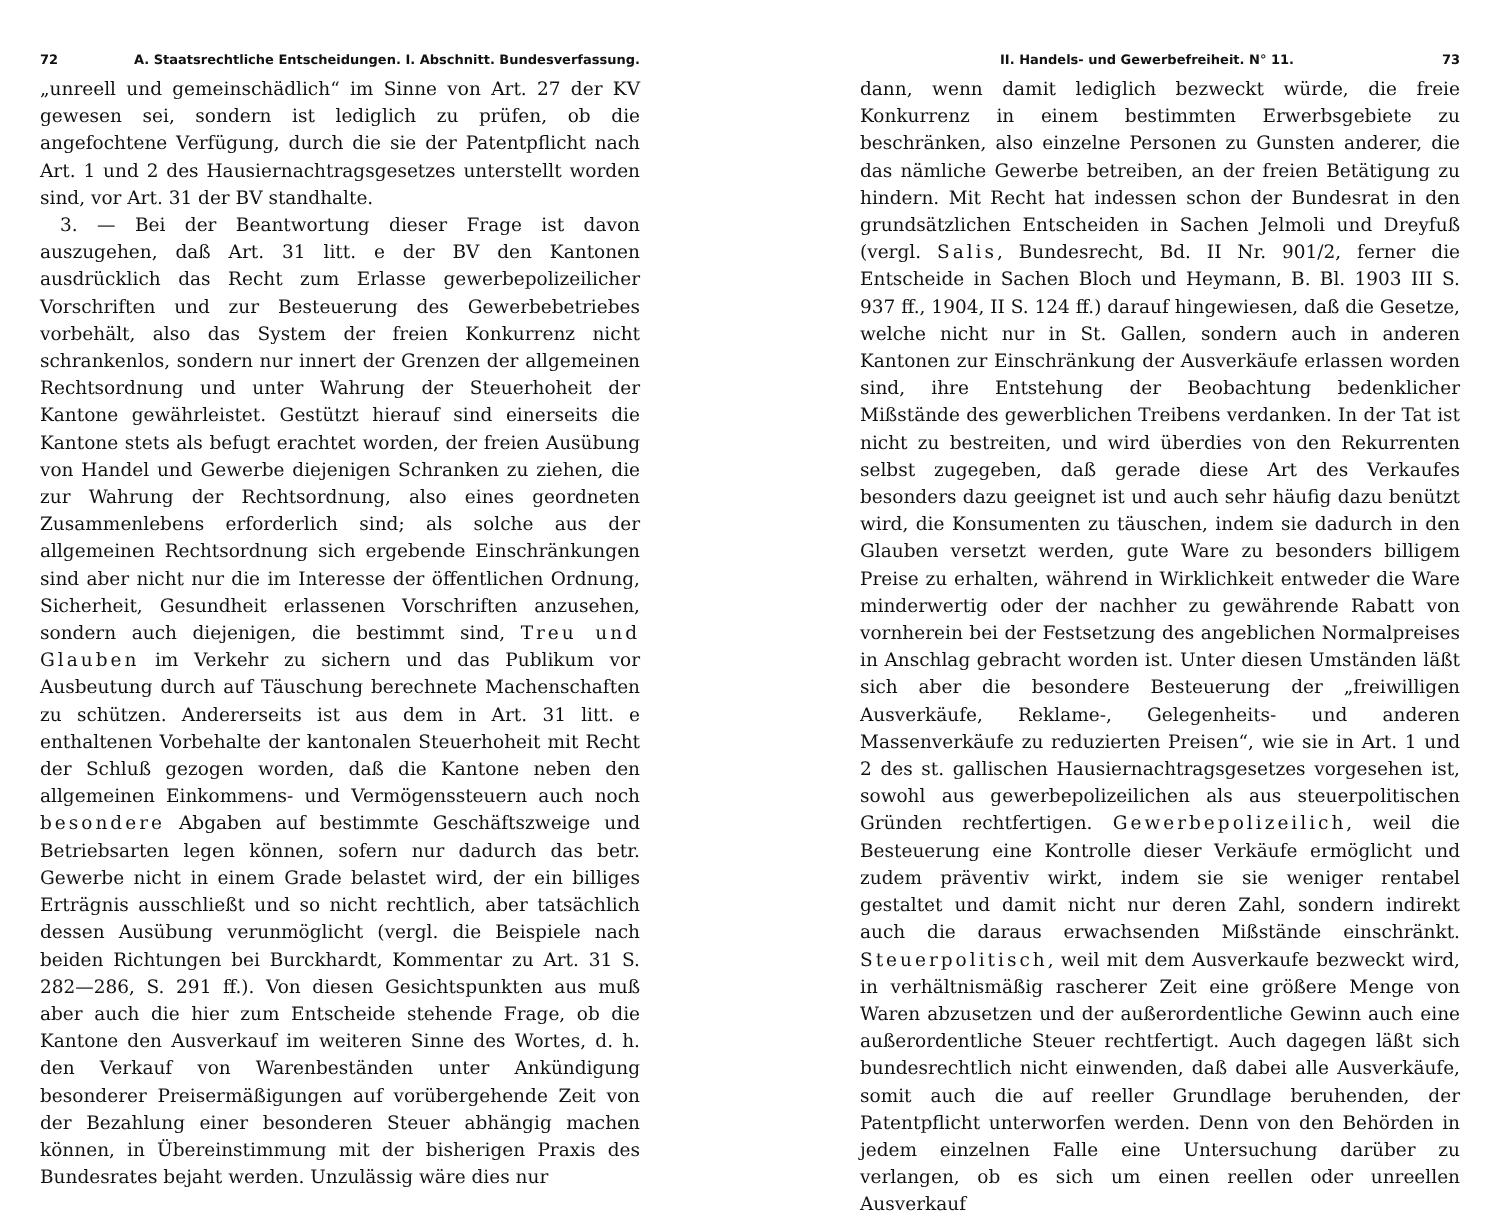72 A. Staatsrechtliche Entscheidungen. I. Abschnitt. Bundesverfassung.
„unreell und gemeinschädlich“ im Sinne von Art. 27 der KV gewesen sei, sondern ist lediglich zu prüfen, ob die angefochtene Verfügung, durch die sie der Patentpflicht nach Art. 1 und 2 des Hausiernachtragsgesetzes unterstellt worden sind, vor Art. 31 der BV standhalte.
3. — Bei der Beantwortung dieser Frage ist davon auszugehen, daß Art. 31 litt. e der BV den Kantonen ausdrücklich das Recht zum Erlasse gewerbepolizeilicher Vorschriften und zur Besteuerung des Gewerbebetriebes vorbehält, also das System der freien Konkurrenz nicht schrankenlos, sondern nur innert der Grenzen der allgemeinen Rechtsordnung und unter Wahrung der Steuerhoheit der Kantone gewährleistet. Gestützt hierauf sind einerseits die Kantone stets als befugt erachtet worden, der freien Ausübung von Handel und Gewerbe diejenigen Schranken zu ziehen, die zur Wahrung der Rechtsordnung, also eines geordneten Zusammenlebens erforderlich sind; als solche aus der allgemeinen Rechtsordnung sich ergebende Einschränkungen sind aber nicht nur die im Interesse der öffentlichen Ordnung, Sicherheit, Gesundheit erlassenen Vorschriften anzusehen, sondern auch diejenigen, die bestimmt sind, Treu und Glauben im Verkehr zu sichern und das Publikum vor Ausbeutung durch auf Täuschung berechnete Machenschaften zu schützen. Andererseits ist aus dem in Art. 31 litt. e enthaltenen Vorbehalte der kantonalen Steuerhoheit mit Recht der Schluß gezogen worden, daß die Kantone neben den allgemeinen Einkommens- und Vermögenssteuern auch noch besondere Abgaben auf bestimmte Geschäftszweige und Betriebsarten legen können, sofern nur dadurch das betr. Gewerbe nicht in einem Grade belastet wird, der ein billiges Erträgnis ausschließt und so nicht rechtlich, aber tatsächlich dessen Ausübung verunmöglicht (vergl. die Beispiele nach beiden Richtungen bei Burckhardt, Kommentar zu Art. 31 S. 282—286, S. 291 ff.). Von diesen Gesichtspunkten aus muß aber auch die hier zum Entscheide stehende Frage, ob die Kantone den Ausverkauf im weiteren Sinne des Wortes, d. h. den Verkauf von Warenbeständen unter Ankündigung besonderer Preisermäßigungen auf vorübergehende Zeit von der Bezahlung einer besonderen Steuer abhängig machen können, in Übereinstimmung mit der bisherigen Praxis des Bundesrates bejaht werden. Unzulässig wäre dies nur
II. Handels- und Gewerbefreiheit. N° 11. 73
dann, wenn damit lediglich bezweckt würde, die freie Konkurrenz in einem bestimmten Erwerbsgebiete zu beschränken, also einzelne Personen zu Gunsten anderer, die das nämliche Gewerbe betreiben, an der freien Betätigung zu hindern. Mit Recht hat indessen schon der Bundesrat in den grundsätzlichen Entscheiden in Sachen Jelmoli und Dreyfuß (vergl. Salis, Bundesrecht, Bd. II Nr. 901/2, ferner die Entscheide in Sachen Bloch und Heymann, B. Bl. 1903 III S. 937 ff., 1904, II S. 124 ff.) darauf hingewiesen, daß die Gesetze, welche nicht nur in St. Gallen, sondern auch in anderen Kantonen zur Einschränkung der Ausverkäufe erlassen worden sind, ihre Entstehung der Beobachtung bedenklicher Mißstände des gewerblichen Treibens verdanken. In der Tat ist nicht zu bestreiten, und wird überdies von den Rekurrenten selbst zugegeben, daß gerade diese Art des Verkaufes besonders dazu geeignet ist und auch sehr häufig dazu benützt wird, die Konsumenten zu täuschen, indem sie dadurch in den Glauben versetzt werden, gute Ware zu besonders billigem Preise zu erhalten, während in Wirklichkeit entweder die Ware minderwertig oder der nachher zu gewährende Rabatt von vornherein bei der Festsetzung des angeblichen Normalpreises in Anschlag gebracht worden ist. Unter diesen Umständen läßt sich aber die besondere Besteuerung der „freiwilligen Ausverkäufe, Reklame-, Gelegenheits- und anderen Massenverkäufe zu reduzierten Preisen“, wie sie in Art. 1 und 2 des st. gallischen Hausiernachtragsgesetzes vorgesehen ist, sowohl aus gewerbepolizeilichen als aus steuerpolitischen Gründen rechtfertigen. Gewerbepolizeilich, weil die Besteuerung eine Kontrolle dieser Verkäufe ermöglicht und zudem präventiv wirkt, indem sie sie weniger rentabel gestaltet und damit nicht nur deren Zahl, sondern indirekt auch die daraus erwachsenden Mißstände einschränkt. Steuerpolitisch, weil mit dem Ausverkaufe bezweckt wird, in verhältnismäßig rascherer Zeit eine größere Menge von Waren abzusetzen und der außerordentliche Gewinn auch eine außerordentliche Steuer rechtfertigt. Auch dagegen läßt sich bundesrechtlich nicht einwenden, daß dabei alle Ausverkäufe, somit auch die auf reeller Grundlage beruhenden, der Patentpflicht unterworfen werden. Denn von den Behörden in jedem einzelnen Falle eine Untersuchung darüber zu verlangen, ob es sich um einen reellen oder unreellen Ausverkauf